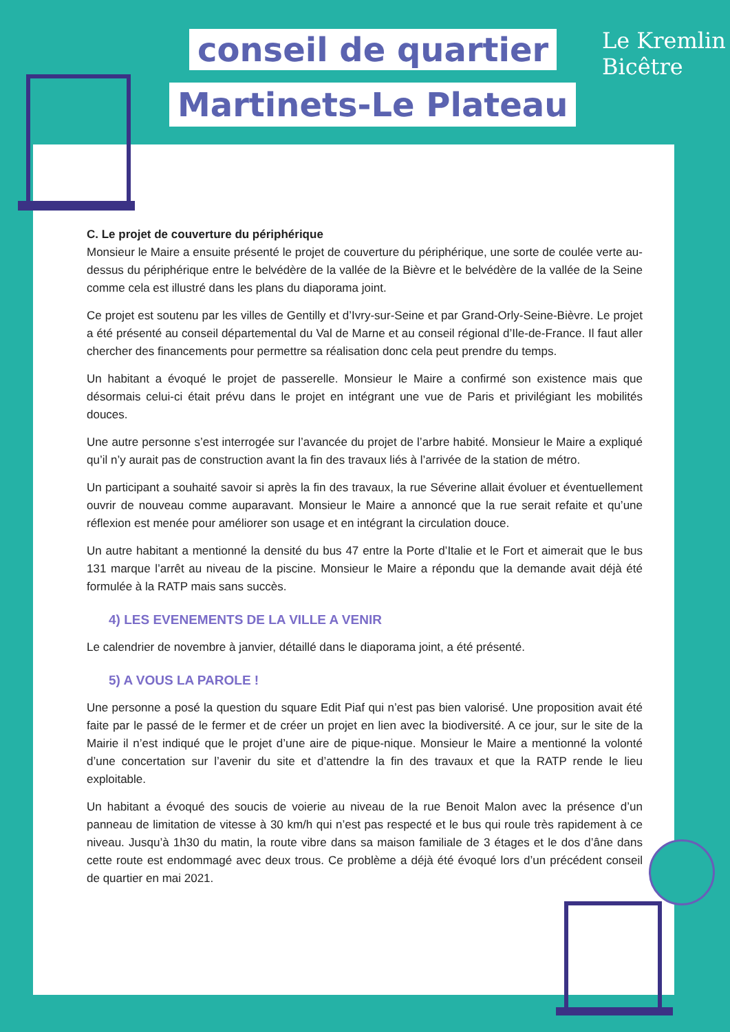conseil de quartier
Martinets-Le Plateau
Le Kremlin
Bicêtre
C. Le projet de couverture du périphérique
Monsieur le Maire a ensuite présenté le projet de couverture du périphérique, une sorte de coulée verte au-dessus du périphérique entre le belvédère de la vallée de la Bièvre et le belvédère de la vallée de la Seine comme cela est illustré dans les plans du diaporama joint.
Ce projet est soutenu par les villes de Gentilly et d’Ivry-sur-Seine et par Grand-Orly-Seine-Bièvre. Le projet a été présenté au conseil départemental du Val de Marne et au conseil régional d’Ile-de-France. Il faut aller chercher des financements pour permettre sa réalisation donc cela peut prendre du temps.
Un habitant a évoqué le projet de passerelle. Monsieur le Maire a confirmé son existence mais que désormais celui-ci était prévu dans le projet en intégrant une vue de Paris et privilégiant les mobilités douces.
Une autre personne s’est interrogée sur l’avancée du projet de l’arbre habité. Monsieur le Maire a expliqué qu’il n’y aurait pas de construction avant la fin des travaux liés à l’arrivée de la station de métro.
Un participant a souhaité savoir si après la fin des travaux, la rue Séverine allait évoluer et éventuellement ouvrir de nouveau comme auparavant. Monsieur le Maire a annoncé que la rue serait refaite et qu’une réflexion est menée pour améliorer son usage et en intégrant la circulation douce.
Un autre habitant a mentionné la densité du bus 47 entre la Porte d’Italie et le Fort et aimerait que le bus 131 marque l’arrêt au niveau de la piscine. Monsieur le Maire a répondu que la demande avait déjà été formulée à la RATP mais sans succès.
4) LES EVENEMENTS DE LA VILLE A VENIR
Le calendrier de novembre à janvier, détaillé dans le diaporama joint, a été présenté.
5) A VOUS LA PAROLE !
Une personne a posé la question du square Edit Piaf qui n’est pas bien valorisé. Une proposition avait été faite par le passé de le fermer et de créer un projet en lien avec la biodiversité. A ce jour, sur le site de la Mairie il n’est indiqué que le projet d’une aire de pique-nique. Monsieur le Maire a mentionné la volonté d’une concertation sur l’avenir du site et d’attendre la fin des travaux et que la RATP rende le lieu exploitable.
Un habitant a évoqué des soucis de voierie au niveau de la rue Benoit Malon avec la présence d’un panneau de limitation de vitesse à 30 km/h qui n’est pas respecté et le bus qui roule très rapidement à ce niveau. Jusqu’à 1h30 du matin, la route vibre dans sa maison familiale de 3 étages et le dos d’âne dans cette route est endommagé avec deux trous. Ce problème a déjà été évoqué lors d’un précédent conseil de quartier en mai 2021.